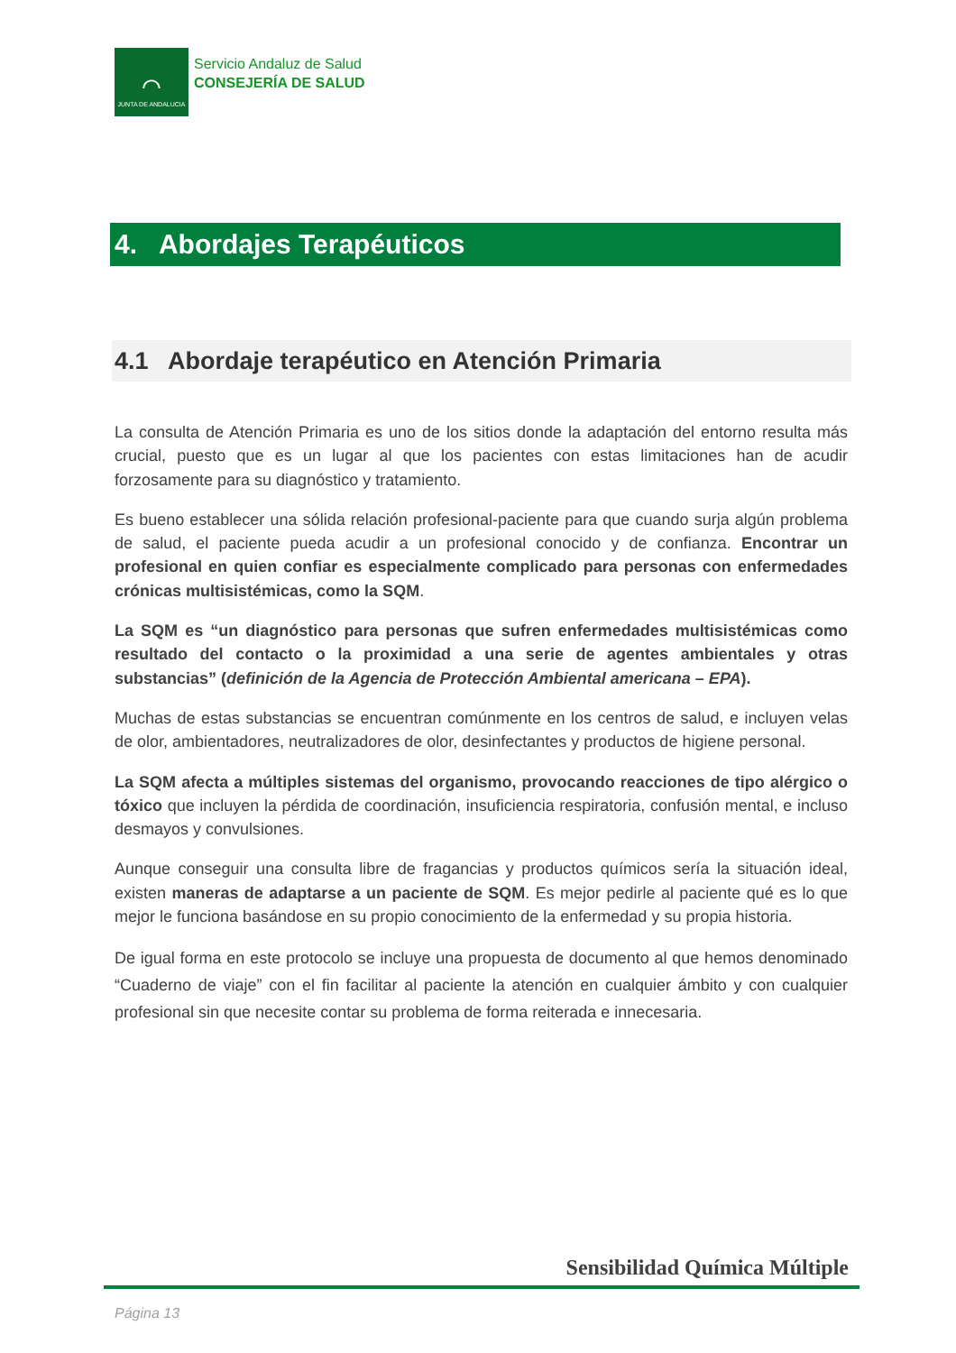⌒
JUNTA DE ANDALUCIA
Servicio Andaluz de Salud
CONSEJERÍA DE SALUD
4. Abordajes Terapéuticos
4.1 Abordaje terapéutico en Atención Primaria
La consulta de Atención Primaria es uno de los sitios donde la adaptación del entorno resulta más crucial, puesto que es un lugar al que los pacientes con estas limitaciones han de acudir forzosamente para su diagnóstico y tratamiento.
Es bueno establecer una sólida relación profesional-paciente para que cuando surja algún problema de salud, el paciente pueda acudir a un profesional conocido y de confianza. Encontrar un profesional en quien confiar es especialmente complicado para personas con enfermedades crónicas multisistémicas, como la SQM.
La SQM es “un diagnóstico para personas que sufren enfermedades multisistémicas como resultado del contacto o la proximidad a una serie de agentes ambientales y otras substancias” (definición de la Agencia de Protección Ambiental americana – EPA).
Muchas de estas substancias se encuentran comúnmente en los centros de salud, e incluyen velas de olor, ambientadores, neutralizadores de olor, desinfectantes y productos de higiene personal.
La SQM afecta a múltiples sistemas del organismo, provocando reacciones de tipo alérgico o tóxico que incluyen la pérdida de coordinación, insuficiencia respiratoria, confusión mental, e incluso desmayos y convulsiones.
Aunque conseguir una consulta libre de fragancias y productos químicos sería la situación ideal, existen maneras de adaptarse a un paciente de SQM. Es mejor pedirle al paciente qué es lo que mejor le funciona basándose en su propio conocimiento de la enfermedad y su propia historia.
De igual forma en este protocolo se incluye una propuesta de documento al que hemos denominado “Cuaderno de viaje” con el fin facilitar al paciente la atención en cualquier ámbito y con cualquier profesional sin que necesite contar su problema de forma reiterada e innecesaria.
Sensibilidad Química Múltiple
Página 13